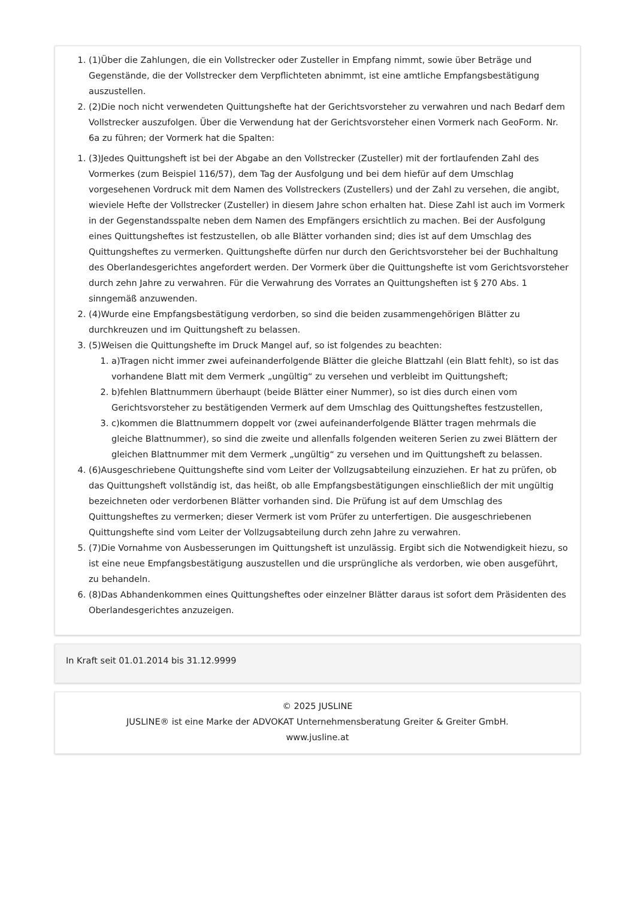1. (1)Über die Zahlungen, die ein Vollstrecker oder Zusteller in Empfang nimmt, sowie über Beträge und Gegenstände, die der Vollstrecker dem Verpflichteten abnimmt, ist eine amtliche Empfangsbestätigung auszustellen.
2. (2)Die noch nicht verwendeten Quittungshefte hat der Gerichtsvorsteher zu verwahren und nach Bedarf dem Vollstrecker auszufolgen. Über die Verwendung hat der Gerichtsvorsteher einen Vormerk nach GeoForm. Nr. 6a zu führen; der Vormerk hat die Spalten:
1. (3)Jedes Quittungsheft ist bei der Abgabe an den Vollstrecker (Zusteller) mit der fortlaufenden Zahl des Vormerkes (zum Beispiel 116/57), dem Tag der Ausfolgung und bei dem hiefür auf dem Umschlag vorgesehenen Vordruck mit dem Namen des Vollstreckers (Zustellers) und der Zahl zu versehen, die angibt, wieviele Hefte der Vollstrecker (Zusteller) in diesem Jahre schon erhalten hat. Diese Zahl ist auch im Vormerk in der Gegenstandsspalte neben dem Namen des Empfängers ersichtlich zu machen. Bei der Ausfolgung eines Quittungsheftes ist festzustellen, ob alle Blätter vorhanden sind; dies ist auf dem Umschlag des Quittungsheftes zu vermerken. Quittungshefte dürfen nur durch den Gerichtsvorsteher bei der Buchhaltung des Oberlandesgerichtes angefordert werden. Der Vormerk über die Quittungshefte ist vom Gerichtsvorsteher durch zehn Jahre zu verwahren. Für die Verwahrung des Vorrates an Quittungsheften ist § 270 Abs. 1 sinngemäß anzuwenden.
2. (4)Wurde eine Empfangsbestätigung verdorben, so sind die beiden zusammengehörigen Blätter zu durchkreuzen und im Quittungsheft zu belassen.
3. (5)Weisen die Quittungshefte im Druck Mangel auf, so ist folgendes zu beachten:
1. a)Tragen nicht immer zwei aufeinanderfolgende Blätter die gleiche Blattzahl (ein Blatt fehlt), so ist das vorhandene Blatt mit dem Vermerk „ungültig“ zu versehen und verbleibt im Quittungsheft;
2. b)fehlen Blattnummern überhaupt (beide Blätter einer Nummer), so ist dies durch einen vom Gerichtsvorsteher zu bestätigenden Vermerk auf dem Umschlag des Quittungsheftes festzustellen,
3. c)kommen die Blattnummern doppelt vor (zwei aufeinanderfolgende Blätter tragen mehrmals die gleiche Blattnummer), so sind die zweite und allenfalls folgenden weiteren Serien zu zwei Blättern der gleichen Blattnummer mit dem Vermerk „ungültig“ zu versehen und im Quittungsheft zu belassen.
4. (6)Ausgeschriebene Quittungshefte sind vom Leiter der Vollzugsabteilung einzuziehen. Er hat zu prüfen, ob das Quittungsheft vollständig ist, das heißt, ob alle Empfangsbestätigungen einschließlich der mit ungültig bezeichneten oder verdorbenen Blätter vorhanden sind. Die Prüfung ist auf dem Umschlag des Quittungsheftes zu vermerken; dieser Vermerk ist vom Prüfer zu unterfertigen. Die ausgeschriebenen Quittungshefte sind vom Leiter der Vollzugsabteilung durch zehn Jahre zu verwahren.
5. (7)Die Vornahme von Ausbesserungen im Quittungsheft ist unzulässig. Ergibt sich die Notwendigkeit hiezu, so ist eine neue Empfangsbestätigung auszustellen und die ursprüngliche als verdorben, wie oben ausgeführt, zu behandeln.
6. (8)Das Abhandenkommen eines Quittungsheftes oder einzelner Blätter daraus ist sofort dem Präsidenten des Oberlandesgerichtes anzuzeigen.
In Kraft seit 01.01.2014 bis 31.12.9999
© 2025 JUSLINE
JUSLINE® ist eine Marke der ADVOKAT Unternehmensberatung Greiter & Greiter GmbH.
www.jusline.at